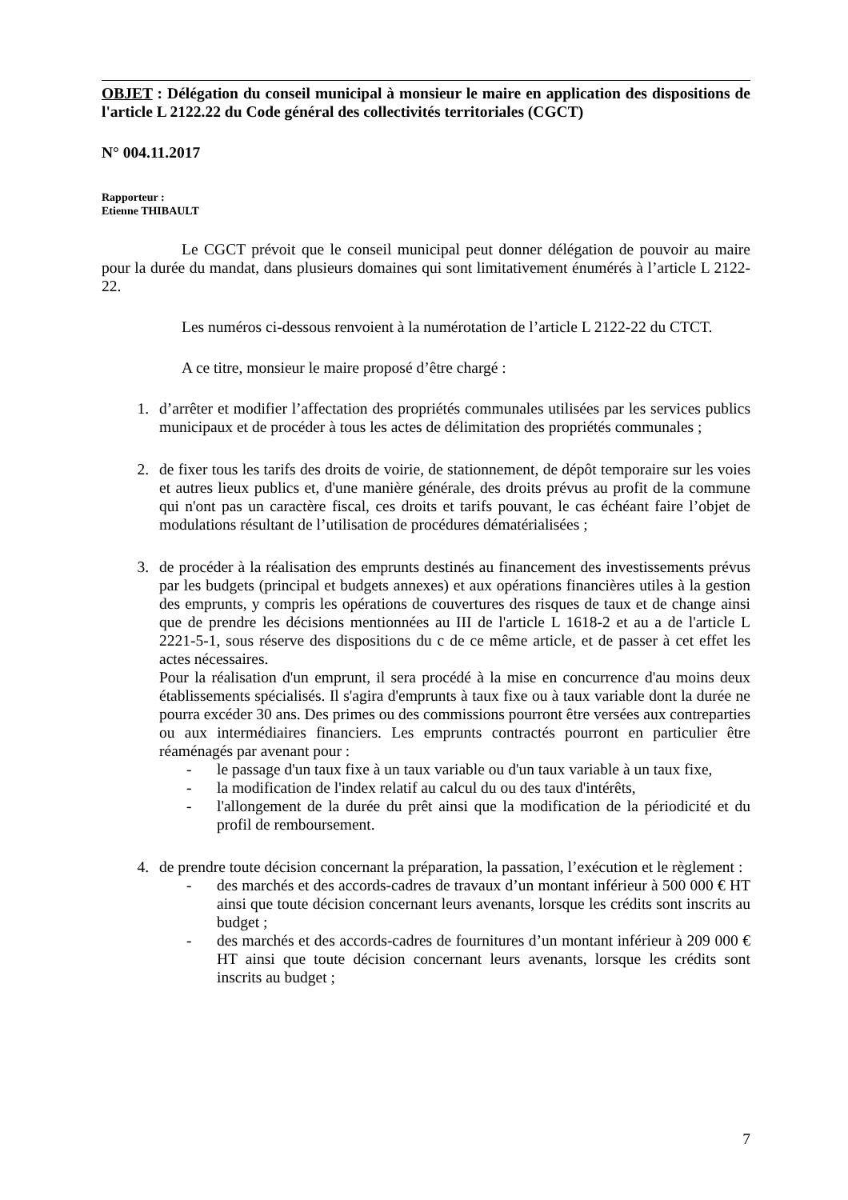OBJET : Délégation du conseil municipal à monsieur le maire en application des dispositions de l'article L 2122.22 du Code général des collectivités territoriales (CGCT)
N° 004.11.2017
Rapporteur :
Etienne THIBAULT
Le CGCT prévoit que le conseil municipal peut donner délégation de pouvoir au maire pour la durée du mandat, dans plusieurs domaines qui sont limitativement énumérés à l’article L 2122-22.
Les numéros ci-dessous renvoient à la numérotation de l’article L 2122-22 du CTCT.
A ce titre, monsieur le maire proposé d’être chargé :
1. d’arrêter et modifier l’affectation des propriétés communales utilisées par les services publics municipaux et de procéder à tous les actes de délimitation des propriétés communales ;
2. de fixer tous les tarifs des droits de voirie, de stationnement, de dépôt temporaire sur les voies et autres lieux publics et, d'une manière générale, des droits prévus au profit de la commune qui n'ont pas un caractère fiscal, ces droits et tarifs pouvant, le cas échéant faire l’objet de modulations résultant de l’utilisation de procédures dématérialisées ;
3. de procéder à la réalisation des emprunts destinés au financement des investissements prévus par les budgets (principal et budgets annexes) et aux opérations financières utiles à la gestion des emprunts, y compris les opérations de couvertures des risques de taux et de change ainsi que de prendre les décisions mentionnées au III de l'article L 1618-2 et au a de l'article L 2221-5-1, sous réserve des dispositions du c de ce même article, et de passer à cet effet les actes nécessaires.
Pour la réalisation d'un emprunt, il sera procédé à la mise en concurrence d'au moins deux établissements spécialisés. Il s'agira d'emprunts à taux fixe ou à taux variable dont la durée ne pourra excéder 30 ans. Des primes ou des commissions pourront être versées aux contreparties ou aux intermédiaires financiers. Les emprunts contractés pourront en particulier être réaménagés par avenant pour :
- le passage d'un taux fixe à un taux variable ou d'un taux variable à un taux fixe,
- la modification de l'index relatif au calcul du ou des taux d'intérêts,
- l'allongement de la durée du prêt ainsi que la modification de la périodicité et du profil de remboursement.
4. de prendre toute décision concernant la préparation, la passation, l’exécution et le règlement :
- des marchés et des accords-cadres de travaux d’un montant inférieur à 500 000 € HT ainsi que toute décision concernant leurs avenants, lorsque les crédits sont inscrits au budget ;
- des marchés et des accords-cadres de fournitures d’un montant inférieur à 209 000 € HT ainsi que toute décision concernant leurs avenants, lorsque les crédits sont inscrits au budget ;
7